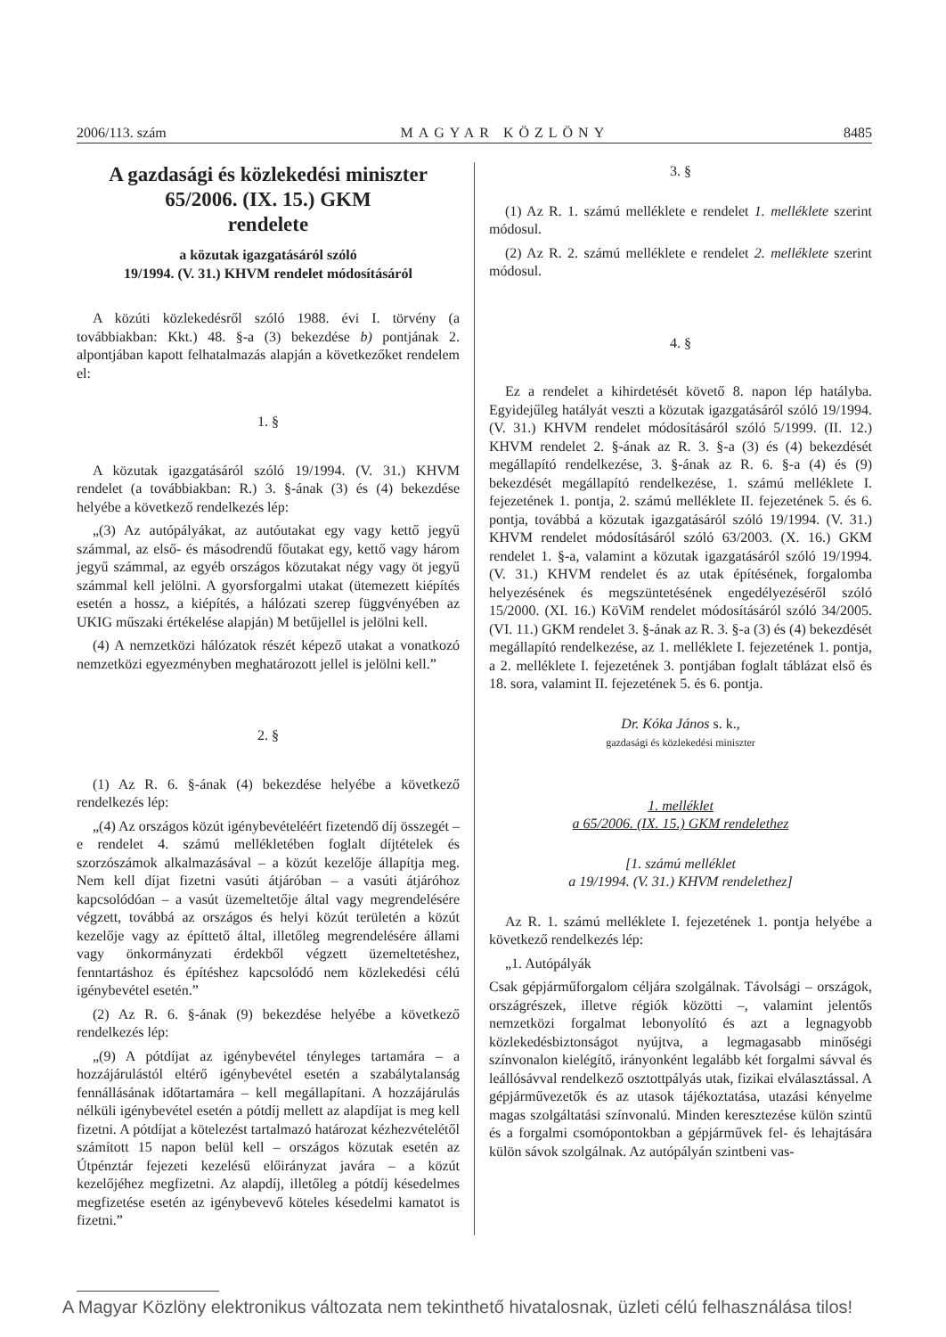2006/113. szám MAGYAR KÖZLÖNY 8485
A gazdasági és közlekedési miniszter 65/2006. (IX. 15.) GKM
rendelete
a közutak igazgatásáról szóló
19/1994. (V. 31.) KHVM rendelet módosításáról
A közúti közlekedésről szóló 1988. évi I. törvény (a továbbiakban: Kkt.) 48. §-a (3) bekezdése b) pontjának 2. alpontjában kapott felhatalmazás alapján a következőket rendelem el:
1. §
A közutak igazgatásáról szóló 19/1994. (V. 31.) KHVM rendelet (a továbbiakban: R.) 3. §-ának (3) és (4) bekezdése helyébe a következő rendelkezés lép:
„(3) Az autópályákat, az autóutakat egy vagy kettő jegyű számmal, az első- és másodrendű főutakat egy, kettő vagy három jegyű számmal, az egyéb országos közutakat négy vagy öt jegyű számmal kell jelölni. A gyorsforgalmi utakat (ütemezett kiépítés esetén a hossz, a kiépítés, a hálózati szerep függvényében az UKIG műszaki értékelése alapján) M betűjellel is jelölni kell.
(4) A nemzetközi hálózatok részét képező utakat a vonatkozó nemzetközi egyezményben meghatározott jellel is jelölni kell.”
2. §
(1) Az R. 6. §-ának (4) bekezdése helyébe a következő rendelkezés lép:
„(4) Az országos közút igénybevételéért fizetendő díj összegét – e rendelet 4. számú mellékletében foglalt díjtételek és szorzószámok alkalmazásával – a közút kezelője állapítja meg. Nem kell díjat fizetni vasúti átjáróban – a vasúti átjáróhoz kapcsolódóan – a vasút üzemeltetője által vagy megrendelésére végzett, továbbá az országos és helyi közút területén a közút kezelője vagy az építtető által, illetőleg megrendelésére állami vagy önkormányzati érdekből végzett üzemeltetéshez, fenntartáshoz és építéshez kapcsolódó nem közlekedési célú igénybevétel esetén.”
(2) Az R. 6. §-ának (9) bekezdése helyébe a következő rendelkezés lép:
„(9) A pótdíjat az igénybevétel tényleges tartamára – a hozzájárulástól eltérő igénybevétel esetén a szabálytalanság fennállásának időtartamára – kell megállapítani. A hozzájárulás nélküli igénybevétel esetén a pótdíj mellett az alapdíjat is meg kell fizetni. A pótdíjat a kötelezést tartalmazó határozat kézhezvételétől számított 15 napon belül kell – országos közutak esetén az Útpénztár fejezeti kezelésű előirányzat javára – a közút kezelőjéhez megfizetni. Az alapdíj, illetőleg a pótdíj késedelmes megfizetése esetén az igénybevevő köteles késedelmi kamatot is fizetni.”
3. §
(1) Az R. 1. számú melléklete e rendelet 1. melléklete szerint módosul.
(2) Az R. 2. számú melléklete e rendelet 2. melléklete szerint módosul.
4. §
Ez a rendelet a kihirdetését követő 8. napon lép hatályba. Egyidejűleg hatályát veszti a közutak igazgatásáról szóló 19/1994. (V. 31.) KHVM rendelet módosításáról szóló 5/1999. (II. 12.) KHVM rendelet 2. §-ának az R. 3. §-a (3) és (4) bekezdését megállapító rendelkezése, 3. §-ának az R. 6. §-a (4) és (9) bekezdését megállapító rendelkezése, 1. számú melléklete I. fejezetének 1. pontja, 2. számú melléklete II. fejezetének 5. és 6. pontja, továbbá a közutak igazgatásáról szóló 19/1994. (V. 31.) KHVM rendelet módosításáról szóló 63/2003. (X. 16.) GKM rendelet 1. §-a, valamint a közutak igazgatásáról szóló 19/1994. (V. 31.) KHVM rendelet és az utak építésének, forgalomba helyezésének és megszüntetésének engedélyezéséről szóló 15/2000. (XI. 16.) KöViM rendelet módosításáról szóló 34/2005. (VI. 11.) GKM rendelet 3. §-ának az R. 3. §-a (3) és (4) bekezdését megállapító rendelkezése, az 1. melléklete I. fejezetének 1. pontja, a 2. melléklete I. fejezetének 3. pontjában foglalt táblázat első és 18. sora, valamint II. fejezetének 5. és 6. pontja.
Dr. Kóka János s. k.,
gazdasági és közlekedési miniszter
1. melléklet
a 65/2006. (IX. 15.) GKM rendelethez
[1. számú melléklet
a 19/1994. (V. 31.) KHVM rendelethez]
Az R. 1. számú melléklete I. fejezetének 1. pontja helyébe a következő rendelkezés lép:
„1. Autópályák
Csak gépjárműforgalom céljára szolgálnak. Távolsági – országok, országrészek, illetve régiók közötti –, valamint jelentős nemzetközi forgalmat lebonyolító és azt a legnagyobb közlekedésbiztonságot nyújtva, a legmagasabb minőségi színvonalon kielégítő, irányonként legalább két forgalmi sávval és leállósávval rendelkező osztottpályás utak, fizikai elválasztással. A gépjárművezetők és az utasok tájékoztatása, utazási kényelme magas szolgáltatási színvonalú. Minden keresztezése külön szintű és a forgalmi csomópontokban a gépjárművek fel- és lehajtására külön sávok szolgálnak. Az autópályán szintbeni vas-
A Magyar Közlöny elektronikus változata nem tekinthető hivatalosnak, üzleti célú felhasználása tilos!